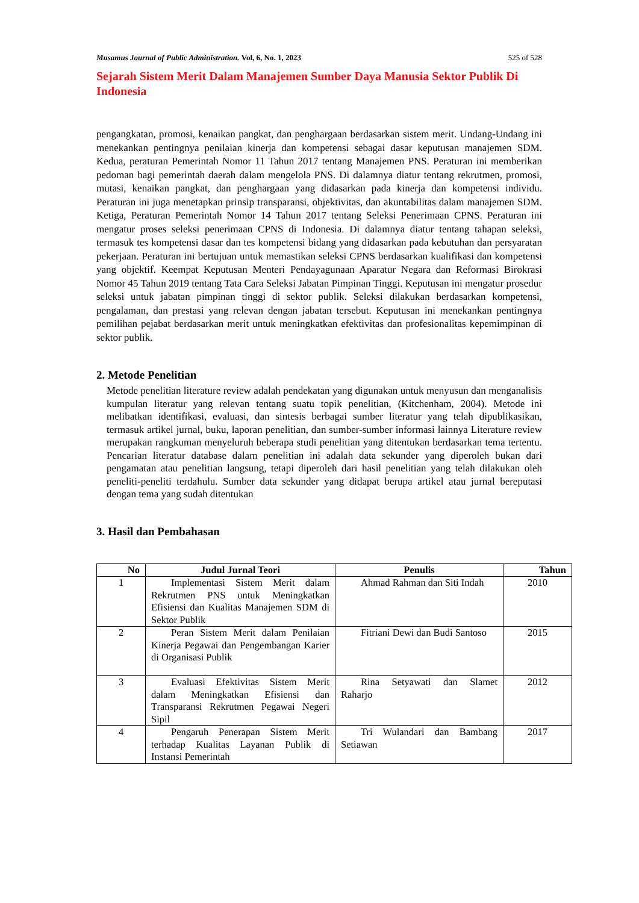Musamus Journal of Public Administration. Vol, 6, No. 1, 2023 525 of 528
Sejarah Sistem Merit Dalam Manajemen Sumber Daya Manusia Sektor Publik Di Indonesia
pengangkatan, promosi, kenaikan pangkat, dan penghargaan berdasarkan sistem merit. Undang-Undang ini menekankan pentingnya penilaian kinerja dan kompetensi sebagai dasar keputusan manajemen SDM. Kedua, peraturan Pemerintah Nomor 11 Tahun 2017 tentang Manajemen PNS. Peraturan ini memberikan pedoman bagi pemerintah daerah dalam mengelola PNS. Di dalamnya diatur tentang rekrutmen, promosi, mutasi, kenaikan pangkat, dan penghargaan yang didasarkan pada kinerja dan kompetensi individu. Peraturan ini juga menetapkan prinsip transparansi, objektivitas, dan akuntabilitas dalam manajemen SDM. Ketiga, Peraturan Pemerintah Nomor 14 Tahun 2017 tentang Seleksi Penerimaan CPNS. Peraturan ini mengatur proses seleksi penerimaan CPNS di Indonesia. Di dalamnya diatur tentang tahapan seleksi, termasuk tes kompetensi dasar dan tes kompetensi bidang yang didasarkan pada kebutuhan dan persyaratan pekerjaan. Peraturan ini bertujuan untuk memastikan seleksi CPNS berdasarkan kualifikasi dan kompetensi yang objektif. Keempat Keputusan Menteri Pendayagunaan Aparatur Negara dan Reformasi Birokrasi Nomor 45 Tahun 2019 tentang Tata Cara Seleksi Jabatan Pimpinan Tinggi. Keputusan ini mengatur prosedur seleksi untuk jabatan pimpinan tinggi di sektor publik. Seleksi dilakukan berdasarkan kompetensi, pengalaman, dan prestasi yang relevan dengan jabatan tersebut. Keputusan ini menekankan pentingnya pemilihan pejabat berdasarkan merit untuk meningkatkan efektivitas dan profesionalitas kepemimpinan di sektor publik.
2. Metode Penelitian
Metode penelitian literature review adalah pendekatan yang digunakan untuk menyusun dan menganalisis kumpulan literatur yang relevan tentang suatu topik penelitian, (Kitchenham, 2004). Metode ini melibatkan identifikasi, evaluasi, dan sintesis berbagai sumber literatur yang telah dipublikasikan, termasuk artikel jurnal, buku, laporan penelitian, dan sumber-sumber informasi lainnya Literature review merupakan rangkuman menyeluruh beberapa studi penelitian yang ditentukan berdasarkan tema tertentu. Pencarian literatur database dalam penelitian ini adalah data sekunder yang diperoleh bukan dari pengamatan atau penelitian langsung, tetapi diperoleh dari hasil penelitian yang telah dilakukan oleh peneliti-peneliti terdahulu. Sumber data sekunder yang didapat berupa artikel atau jurnal bereputasi dengan tema yang sudah ditentukan
3. Hasil dan Pembahasan
| No | Judul Jurnal Teori | Penulis | Tahun |
| --- | --- | --- | --- |
| 1 | Implementasi Sistem Merit dalam Rekrutmen PNS untuk Meningkatkan Efisiensi dan Kualitas Manajemen SDM di Sektor Publik | Ahmad Rahman dan Siti Indah | 2010 |
| 2 | Peran Sistem Merit dalam Penilaian Kinerja Pegawai dan Pengembangan Karier di Organisasi Publik | Fitriani Dewi dan Budi Santoso | 2015 |
| 3 | Evaluasi Efektivitas Sistem Merit dalam Meningkatkan Efisiensi dan Transparansi Rekrutmen Pegawai Negeri Sipil | Rina Setyawati dan Slamet Raharjo | 2012 |
| 4 | Pengaruh Penerapan Sistem Merit terhadap Kualitas Layanan Publik di Instansi Pemerintah | Tri Wulandari dan Bambang Setiawan | 2017 |